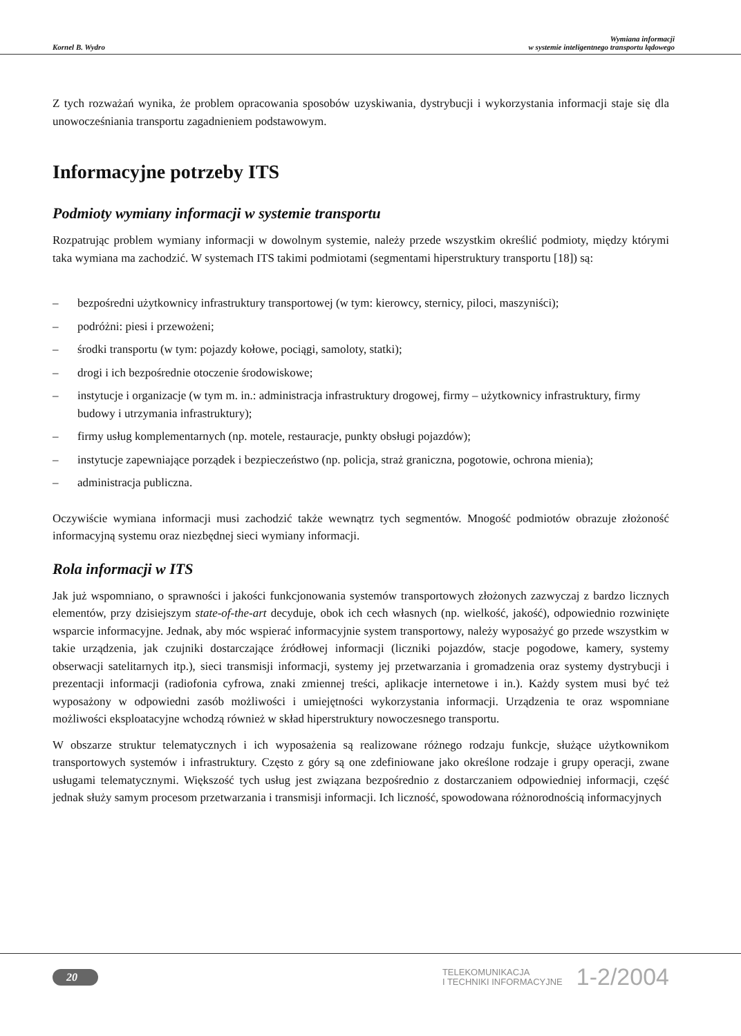Kornel B. Wydro
Wymiana informacji
w systemie inteligentnego transportu lądowego
Z tych rozważań wynika, że problem opracowania sposobów uzyskiwania, dystrybucji i wykorzystania informacji staje się dla unowocześniania transportu zagadnieniem podstawowym.
Informacyjne potrzeby ITS
Podmioty wymiany informacji w systemie transportu
Rozpatrując problem wymiany informacji w dowolnym systemie, należy przede wszystkim określić podmioty, między którymi taka wymiana ma zachodzić. W systemach ITS takimi podmiotami (segmentami hiperstruktury transportu [18]) są:
– bezpośredni użytkownicy infrastruktury transportowej (w tym: kierowcy, sternicy, piloci, maszyniści);
– podróżni: piesi i przewożeni;
– środki transportu (w tym: pojazdy kołowe, pociągi, samoloty, statki);
– drogi i ich bezpośrednie otoczenie środowiskowe;
– instytucje i organizacje (w tym m. in.: administracja infrastruktury drogowej, firmy – użytkownicy infrastruktury, firmy budowy i utrzymania infrastruktury);
– firmy usług komplementarnych (np. motele, restauracje, punkty obsługi pojazdów);
– instytucje zapewniające porządek i bezpieczeństwo (np. policja, straż graniczna, pogotowie, ochrona mienia);
– administracja publiczna.
Oczywiście wymiana informacji musi zachodzić także wewnątrz tych segmentów. Mnogość podmiotów obrazuje złożoność informacyjną systemu oraz niezbędnej sieci wymiany informacji.
Rola informacji w ITS
Jak już wspomniano, o sprawności i jakości funkcjonowania systemów transportowych złożonych zazwyczaj z bardzo licznych elementów, przy dzisiejszym state-of-the-art decyduje, obok ich cech własnych (np. wielkość, jakość), odpowiednio rozwinięte wsparcie informacyjne. Jednak, aby móc wspierać informacyjnie system transportowy, należy wyposażyć go przede wszystkim w takie urządzenia, jak czujniki dostarczające źródłowej informacji (liczniki pojazdów, stacje pogodowe, kamery, systemy obserwacji satelitarnych itp.), sieci transmisji informacji, systemy jej przetwarzania i gromadzenia oraz systemy dystrybucji i prezentacji informacji (radiofonia cyfrowa, znaki zmiennej treści, aplikacje internetowe i in.). Każdy system musi być też wyposażony w odpowiedni zasób możliwości i umiejętności wykorzystania informacji. Urządzenia te oraz wspomniane możliwości eksploatacyjne wchodzą również w skład hiperstruktury nowoczesnego transportu.
W obszarze struktur telematycznych i ich wyposażenia są realizowane różnego rodzaju funkcje, służące użytkownikom transportowych systemów i infrastruktury. Często z góry są one zdefiniowane jako określone rodzaje i grupy operacji, zwane usługami telematycznymi. Większość tych usług jest związana bezpośrednio z dostarczaniem odpowiedniej informacji, część jednak służy samym procesom przetwarzania i transmisji informacji. Ich liczność, spowodowana różnorodnością informacyjnych
20
TELEKOMUNIKACJA
I TECHNIKI INFORMACYJNE
1-2/2004